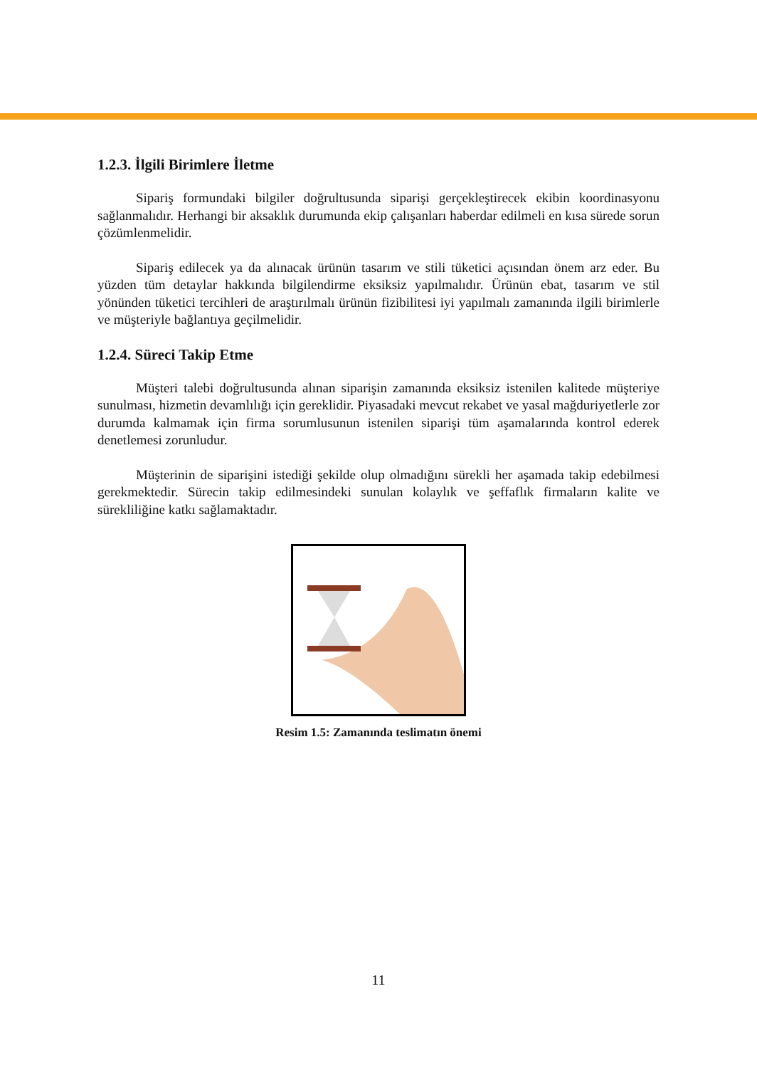1.2.3. İlgili Birimlere İletme
Sipariş formundaki bilgiler doğrultusunda siparişi gerçekleştirecek ekibin koordinasyonu sağlanmalıdır. Herhangi bir aksaklık durumunda ekip çalışanları haberdar edilmeli en kısa sürede sorun çözümlenmelidir.
Sipariş edilecek ya da alınacak ürünün tasarım ve stili tüketici açısından önem arz eder. Bu yüzden tüm detaylar hakkında bilgilendirme eksiksiz yapılmalıdır. Ürünün ebat, tasarım ve stil yönünden tüketici tercihleri de araştırılmalı ürünün fizibilitesi iyi yapılmalı zamanında ilgili birimlerle ve müşteriyle bağlantıya geçilmelidir.
1.2.4. Süreci Takip Etme
Müşteri talebi doğrultusunda alınan siparişin zamanında eksiksiz istenilen kalitede müşteriye sunulması, hizmetin devamlılığı için gereklidir. Piyasadaki mevcut rekabet ve yasal mağduriyetlerle zor durumda kalmamak için firma sorumlusunun istenilen siparişi tüm aşamalarında kontrol ederek denetlemesi zorunludur.
Müşterinin de siparişini istediği şekilde olup olmadığını sürekli her aşamada takip edebilmesi gerekmektedir. Sürecin takip edilmesindeki sunulan kolaylık ve şeffaflık firmaların kalite ve sürekliliğine katkı sağlamaktadır.
Resim 1.5: Zamanında teslimatın önemi
11